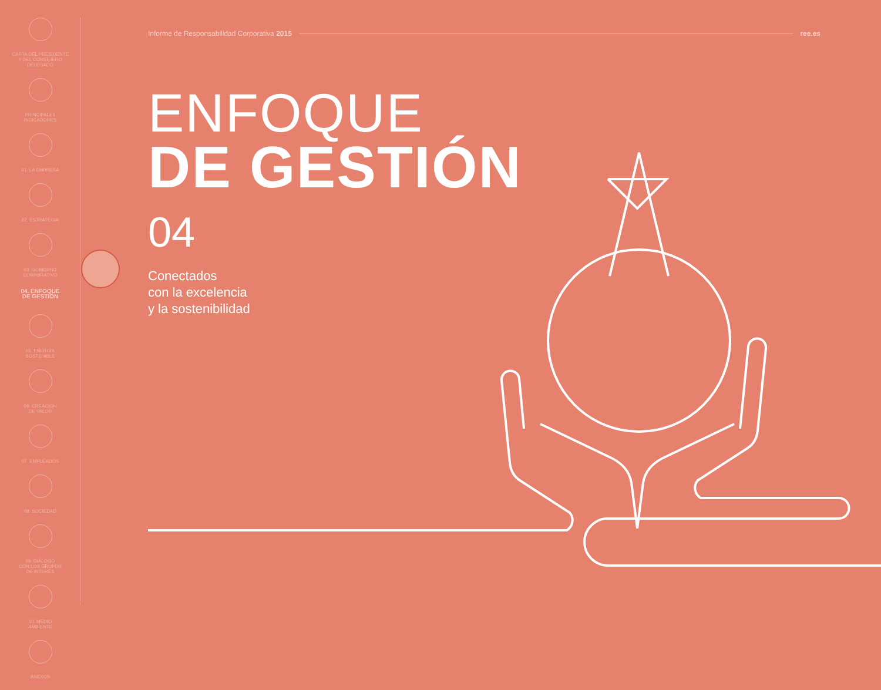CARTA DEL PRESIDENTE
Y DEL CONSEJERO
DELEGADO
PRINCIPALES
INDICADORES
01. LA EMPRESA
02. ESTRATEGIA
03. GOBIERNO
CORPORATIVO
04. ENFOQUE
DE GESTIÓN
05. ENERGÍA
SOSTENIBLE
06. CREACIÓN
DE VALOR
07. EMPLEADOS
08. SOCIEDAD
09. DIÁLOGO
CON LOS GRUPOS
DE INTERÉS
10. MEDIO
AMBIENTE
ANEXOS
Informe de Responsabilidad Corporativa 2015 ree.es
ENFOQUE
DE GESTIÓN
04
Conectados
con la excelencia
y la sostenibilidad